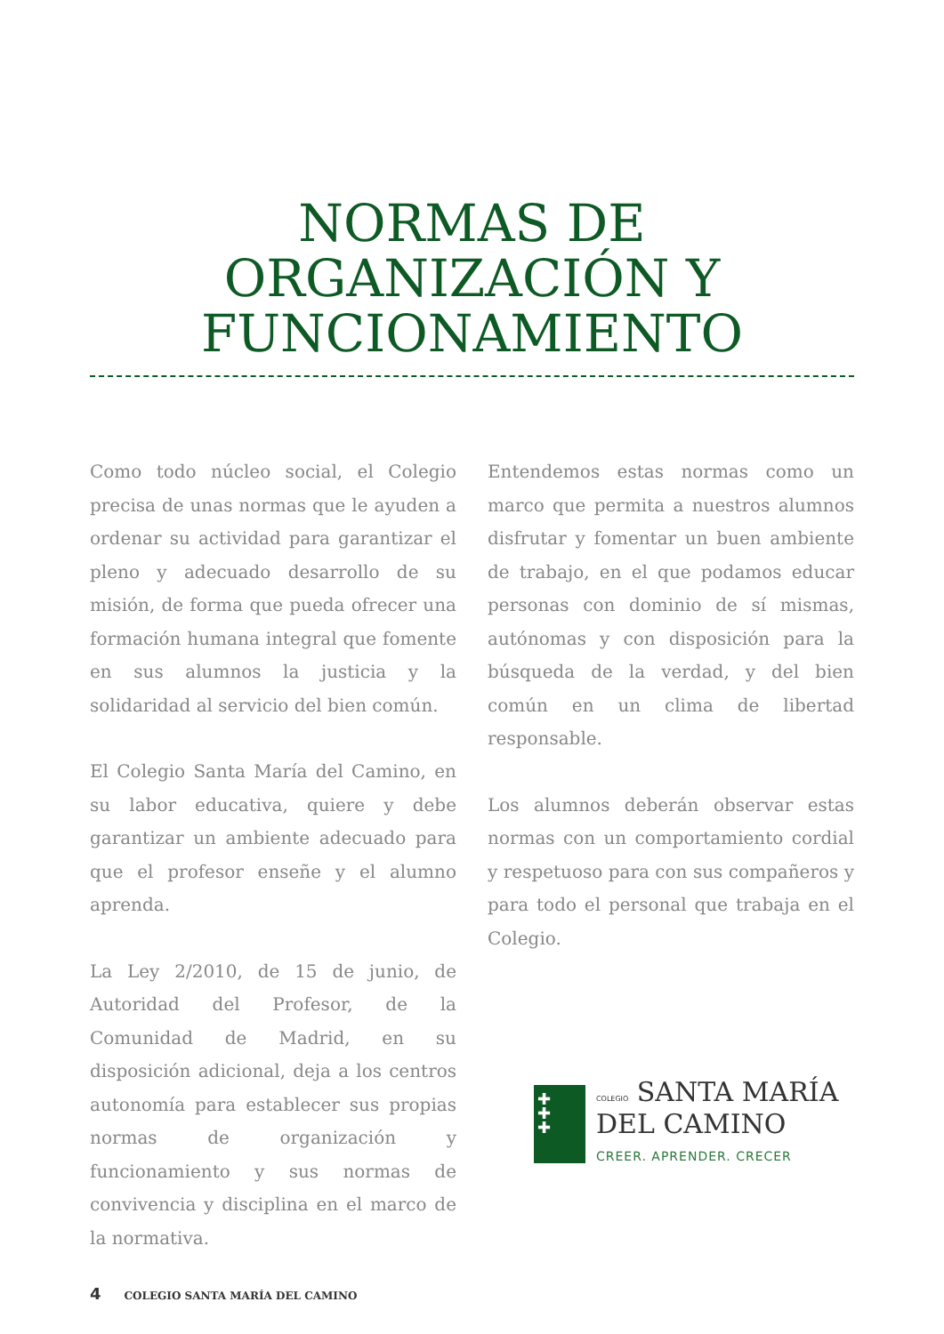NORMAS DE
ORGANIZACIÓN Y
FUNCIONAMIENTO
Como todo núcleo social, el Colegio precisa de unas normas que le ayuden a ordenar su actividad para garantizar el pleno y adecuado desarrollo de su misión, de forma que pueda ofrecer una formación humana integral que fomente en sus alumnos la justicia y la solidaridad al servicio del bien común.
El Colegio Santa María del Camino, en su labor educativa, quiere y debe garantizar un ambiente adecuado para que el profesor enseñe y el alumno aprenda.
La Ley 2/2010, de 15 de junio, de Autoridad del Profesor, de la Comunidad de Madrid, en su disposición adicional, deja a los centros autonomía para establecer sus propias normas de organización y funcionamiento y sus normas de convivencia y disciplina en el marco de la normativa.
Entendemos estas normas como un marco que permita a nuestros alumnos disfrutar y fomentar un buen ambiente de trabajo, en el que podamos educar personas con dominio de sí mismas, autónomas y con disposición para la búsqueda de la verdad, y del bien común en un clima de libertad responsable.
Los alumnos deberán observar estas normas con un comportamiento cordial y respetuoso para con sus compañeros y para todo el personal que trabaja en el Colegio.
✚
✚
✚
COLEGIO SANTA MARÍA
DEL CAMINO
CREER. APRENDER. CRECER
4 COLEGIO SANTA MARÍA DEL CAMINO